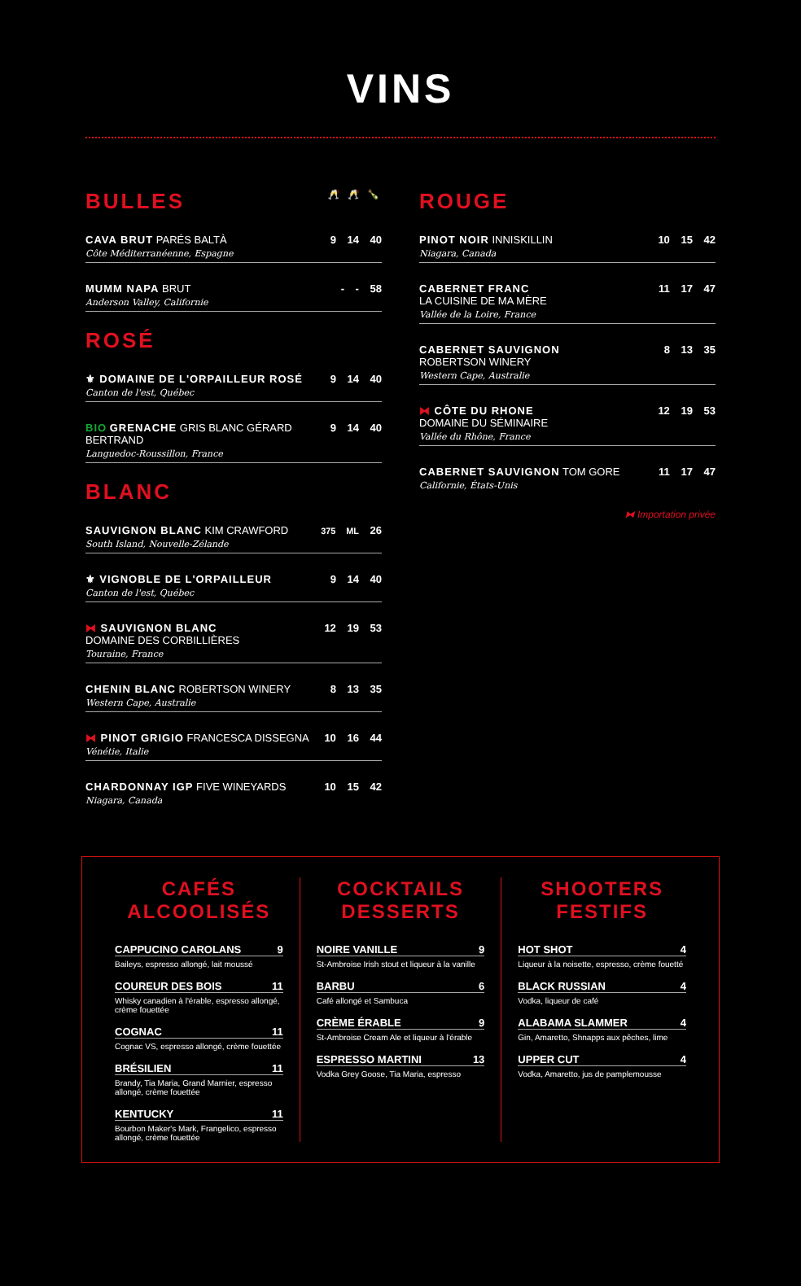VINS
BULLES 🥂 🥂 🍾
CAVA BRUT PARÉS BALTÀ
Côte Méditerranéenne, Espagne
9 14 40
MUMM NAPA BRUT
Anderson Valley, Californie
- - 58
ROSÉ
⚜ DOMAINE DE L'ORPAILLEUR ROSÉ
Canton de l'est, Québec
9 14 40
BIO GRENACHE GRIS BLANC GÉRARD BERTRAND
Languedoc-Roussillon, France
9 14 40
BLANC
SAUVIGNON BLANC KIM CRAWFORD
South Island, Nouvelle-Zélande
375 ML 26
⚜ VIGNOBLE DE L'ORPAILLEUR
Canton de l'est, Québec
9 14 40
⧓ SAUVIGNON BLANC
DOMAINE DES CORBILLIÈRES
Touraine, France
12 19 53
CHENIN BLANC ROBERTSON WINERY
Western Cape, Australie
8 13 35
⧓ PINOT GRIGIO FRANCESCA DISSEGNA
Vénétie, Italie
10 16 44
CHARDONNAY IGP FIVE WINEYARDS
Niagara, Canada
10 15 42
ROUGE
PINOT NOIR INNISKILLIN
Niagara, Canada
10 15 42
CABERNET FRANC
LA CUISINE DE MA MÈRE
Vallée de la Loire, France
11 17 47
CABERNET SAUVIGNON
ROBERTSON WINERY
Western Cape, Australie
8 13 35
⧓ CÔTE DU RHONE
DOMAINE DU SÉMINAIRE
Vallée du Rhône, France
12 19 53
CABERNET SAUVIGNON TOM GORE
Californie, États-Unis
11 17 47
⧓ Importation privée
CAFÉS ALCOOLISÉS
CAPPUCINO CAROLANS 9
Baileys, espresso allongé, lait moussé
COUREUR DES BOIS 11
Whisky canadien à l'érable, espresso allongé, crème fouettée
COGNAC 11
Cognac VS, espresso allongé, crème fouettée
BRÉSILIEN 11
Brandy, Tia Maria, Grand Marnier, espresso allongé, crème fouettée
KENTUCKY 11
Bourbon Maker's Mark, Frangelico, espresso allongé, crème fouettée
COCKTAILS DESSERTS
NOIRE VANILLE 9
St-Ambroise Irish stout et liqueur à la vanille
BARBU 6
Café allongé et Sambuca
CRÈME ÉRABLE 9
St-Ambroise Cream Ale et liqueur à l'érable
ESPRESSO MARTINI 13
Vodka Grey Goose, Tia Maria, espresso
SHOOTERS FESTIFS
HOT SHOT 4
Liqueur à la noisette, espresso, crème fouetté
BLACK RUSSIAN 4
Vodka, liqueur de café
ALABAMA SLAMMER 4
Gin, Amaretto, Shnapps aux pêches, lime
UPPER CUT 4
Vodka, Amaretto, jus de pamplemousse